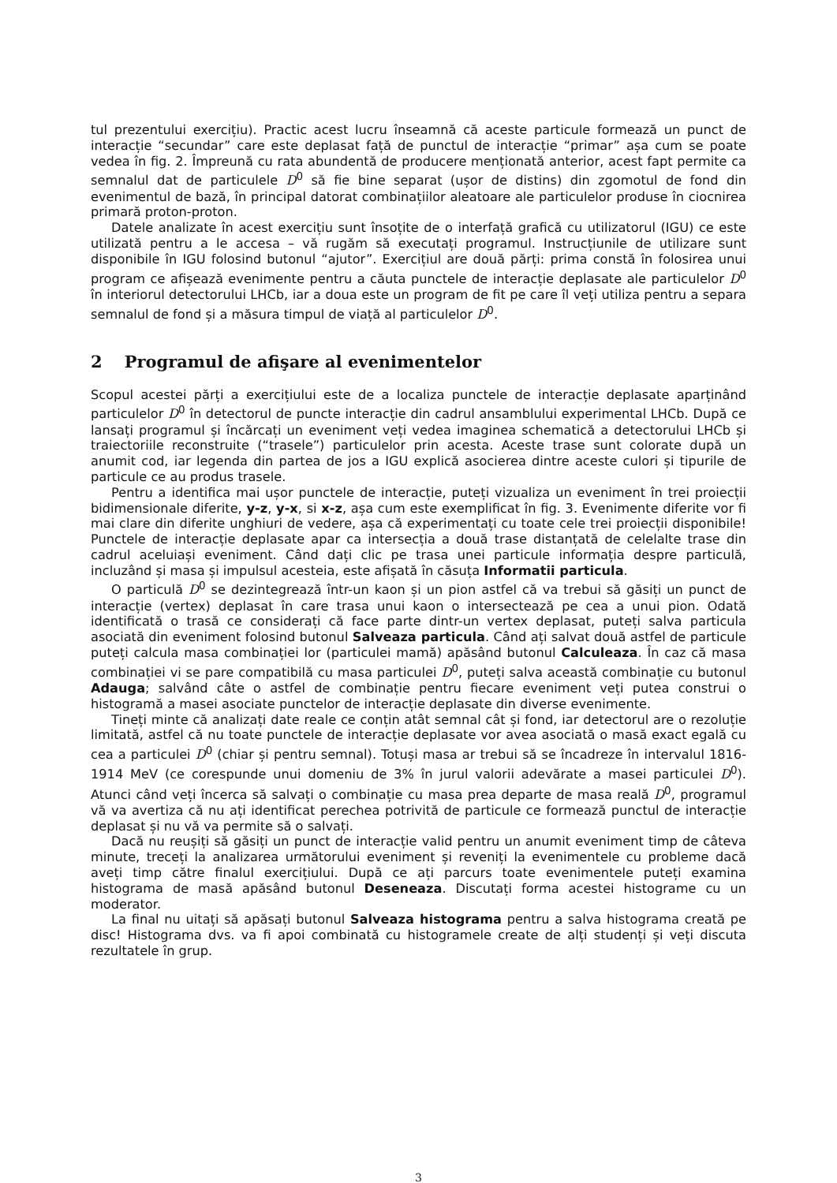tul prezentului exercițiu). Practic acest lucru înseamnă că aceste particule formează un punct de interacție “secundar” care este deplasat față de punctul de interacție “primar” așa cum se poate vedea în fig. 2. Împreună cu rata abundentă de producere menționată anterior, acest fapt permite ca semnalul dat de particulele D<sup>0</sup> să fie bine separat (ușor de distins) din zgomotul de fond din evenimentul de bază, în principal datorat combinațiilor aleatoare ale particulelor produse în ciocnirea primară proton-proton.
Datele analizate în acest exercițiu sunt însoțite de o interfață grafică cu utilizatorul (IGU) ce este utilizată pentru a le accesa – vă rugăm să executați programul. Instrucțiunile de utilizare sunt disponibile în IGU folosind butonul “ajutor”. Exercițiul are două părți: prima constă în folosirea unui program ce afișează evenimente pentru a căuta punctele de interacție deplasate ale particulelor D<sup>0</sup> în interiorul detectorului LHCb, iar a doua este un program de fit pe care îl veți utiliza pentru a separa semnalul de fond și a măsura timpul de viață al particulelor D<sup>0</sup>.
2 Programul de afişare al evenimentelor
Scopul acestei părți a exercițiului este de a localiza punctele de interacție deplasate aparținând particulelor D<sup>0</sup> în detectorul de puncte interacție din cadrul ansamblului experimental LHCb. După ce lansați programul și încărcați un eveniment veți vedea imaginea schematică a detectorului LHCb și traiectoriile reconstruite (“trasele”) particulelor prin acesta. Aceste trase sunt colorate după un anumit cod, iar legenda din partea de jos a IGU explică asocierea dintre aceste culori și tipurile de particule ce au produs trasele.
Pentru a identifica mai ușor punctele de interacție, puteți vizualiza un eveniment în trei proiecții bidimensionale diferite, y-z, y-x, si x-z, așa cum este exemplificat în fig. 3. Evenimente diferite vor fi mai clare din diferite unghiuri de vedere, așa că experimentați cu toate cele trei proiecții disponibile! Punctele de interacție deplasate apar ca intersecția a două trase distanțată de celelalte trase din cadrul aceluiași eveniment. Când dați clic pe trasa unei particule informația despre particulă, incluzând și masa și impulsul acesteia, este afișată în căsuța Informatii particula.
O particulă D<sup>0</sup> se dezintegrează într-un kaon și un pion astfel că va trebui să găsiți un punct de interacție (vertex) deplasat în care trasa unui kaon o intersectează pe cea a unui pion. Odată identificată o trasă ce considerați că face parte dintr-un vertex deplasat, puteți salva particula asociată din eveniment folosind butonul Salveaza particula. Când ați salvat două astfel de particule puteți calcula masa combinației lor (particulei mamă) apăsând butonul Calculeaza. În caz că masa combinației vi se pare compatibilă cu masa particulei D<sup>0</sup>, puteți salva această combinație cu butonul Adauga; salvând câte o astfel de combinație pentru fiecare eveniment veți putea construi o histogramă a masei asociate punctelor de interacție deplasate din diverse evenimente.
Tineți minte că analizați date reale ce conțin atât semnal cât și fond, iar detectorul are o rezoluție limitată, astfel că nu toate punctele de interacție deplasate vor avea asociată o masă exact egală cu cea a particulei D<sup>0</sup> (chiar și pentru semnal). Totuși masa ar trebui să se încadreze în intervalul 1816-1914 MeV (ce corespunde unui domeniu de 3% în jurul valorii adevărate a masei particulei D<sup>0</sup>). Atunci când veți încerca să salvați o combinație cu masa prea departe de masa reală D<sup>0</sup>, programul vă va avertiza că nu ați identificat perechea potrivită de particule ce formează punctul de interacție deplasat și nu vă va permite să o salvați.
Dacă nu reușiți să găsiți un punct de interacție valid pentru un anumit eveniment timp de câteva minute, treceți la analizarea următorului eveniment și reveniți la evenimentele cu probleme dacă aveți timp către finalul exercițiului. După ce ați parcurs toate evenimentele puteți examina histograma de masă apăsând butonul Deseneaza. Discutați forma acestei histograme cu un moderator.
La final nu uitați să apăsați butonul Salveaza histograma pentru a salva histograma creată pe disc! Histograma dvs. va fi apoi combinată cu histogramele create de alți studenți și veți discuta rezultatele în grup.
3